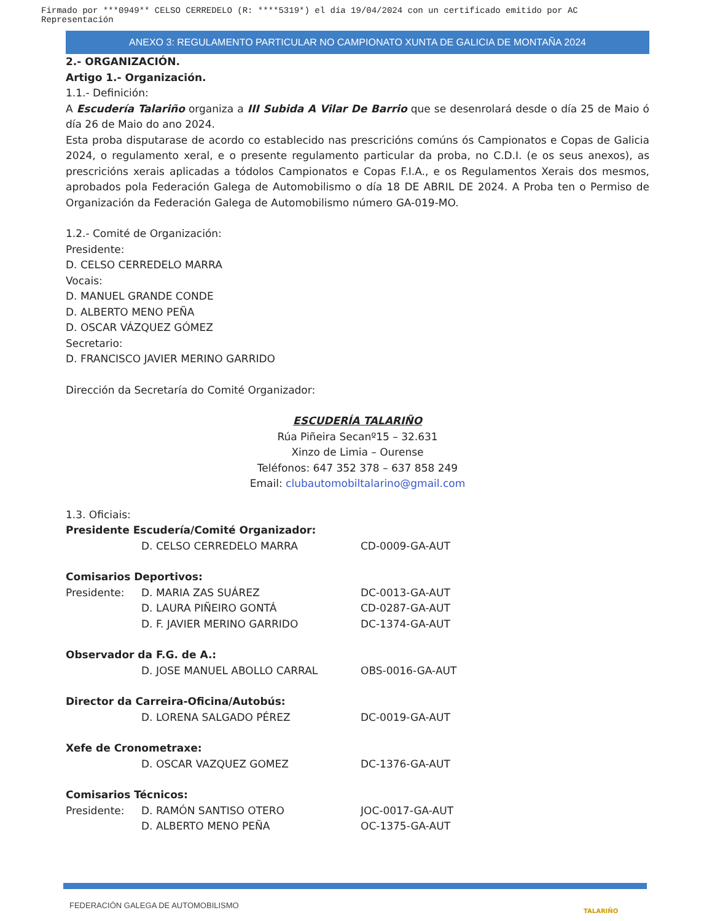Firmado por ***0949** CELSO CERREDELO (R: ****5319*) el día 19/04/2024 con un certificado emitido por AC Representación
ANEXO 3: REGULAMENTO PARTICULAR NO CAMPIONATO XUNTA DE GALICIA DE MONTAÑA 2024
2.- ORGANIZACIÓN.
Artigo 1.- Organización.
1.1.- Definición:
A Escudería Talariño organiza a III Subida A Vilar De Barrio que se desenrolará desde o día 25 de Maio ó día 26 de Maio do ano 2024.
Esta proba disputarase de acordo co establecido nas prescricións comúns ós Campionatos e Copas de Galicia 2024, o regulamento xeral, e o presente regulamento particular da proba, no C.D.I. (e os seus anexos), as prescricións xerais aplicadas a tódolos Campionatos e Copas F.I.A., e os Regulamentos Xerais dos mesmos, aprobados pola Federación Galega de Automobilismo o día 18 DE ABRIL DE 2024. A Proba ten o Permiso de Organización da Federación Galega de Automobilismo número GA-019-MO.
1.2.- Comité de Organización:
Presidente:
D. CELSO CERREDELO MARRA
Vocais:
D. MANUEL GRANDE CONDE
D. ALBERTO MENO PEÑA
D. OSCAR VÁZQUEZ GÓMEZ
Secretario:
D. FRANCISCO JAVIER MERINO GARRIDO
Dirección da Secretaría do Comité Organizador:
ESCUDERÍA TALARIÑO
Rúa Piñeira Secanº15 – 32.631
Xinzo de Limia – Ourense
Teléfonos: 647 352 378 – 637 858 249
Email: clubautomobiltalarino@gmail.com
1.3. Oficiais:
Presidente Escudería/Comité Organizador:
D. CELSO CERREDELO MARRA CD-0009-GA-AUT
Comisarios Deportivos:
Presidente: D. MARIA ZAS SUÁREZ DC-0013-GA-AUT
D. LAURA PIÑEIRO GONTÁ CD-0287-GA-AUT
D. F. JAVIER MERINO GARRIDO DC-1374-GA-AUT
Observador da F.G. de A.:
D. JOSE MANUEL ABOLLO CARRAL OBS-0016-GA-AUT
Director da Carreira-Oficina/Autobús:
D. LORENA SALGADO PÉREZ DC-0019-GA-AUT
Xefe de Cronometraxe:
D. OSCAR VAZQUEZ GOMEZ DC-1376-GA-AUT
Comisarios Técnicos:
Presidente: D. RAMÓN SANTISO OTERO JOC-0017-GA-AUT
D. ALBERTO MENO PEÑA OC-1375-GA-AUT
FEDERACIÓN GALEGA DE AUTOMOBILISMO
TALARIÑO